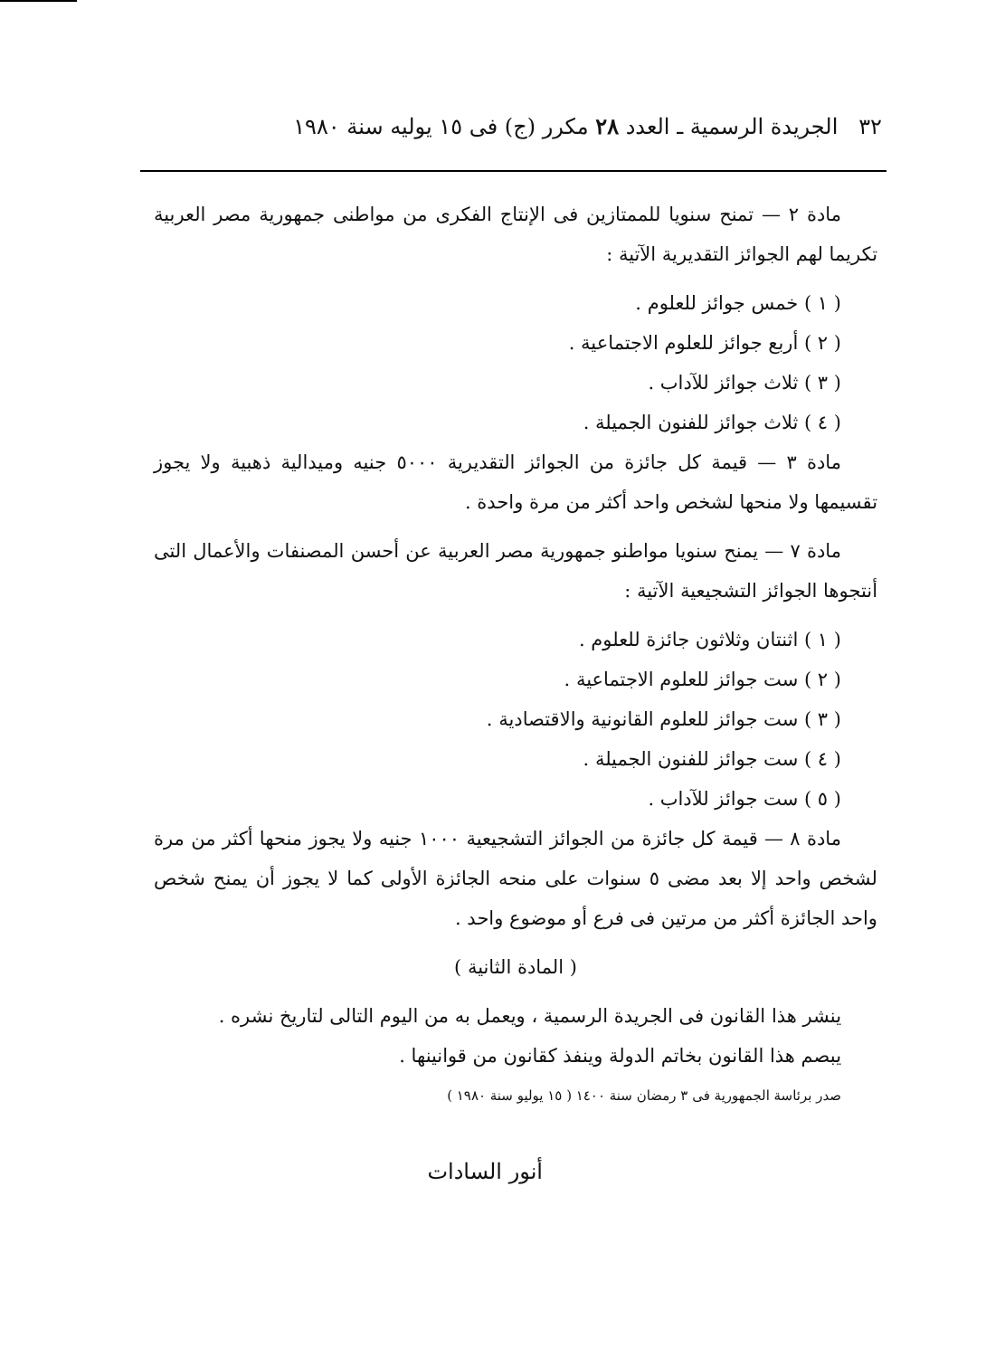٣٢ الجريدة الرسمية ـ العدد ٢٨ مكرر (ج) فى ١٥ يوليه سنة ١٩٨٠
مادة ٢ — تمنح سنويا للممتازين فى الإنتاج الفكرى من مواطنى جمهورية مصر العربية تكريما لهم الجوائز التقديرية الآتية :
( ١ ) خمس جوائز للعلوم .
( ٢ ) أربع جوائز للعلوم الاجتماعية .
( ٣ ) ثلاث جوائز للآداب .
( ٤ ) ثلاث جوائز للفنون الجميلة .
مادة ٣ — قيمة كل جائزة من الجوائز التقديرية ٥٠٠٠ جنيه وميدالية ذهبية ولا يجوز تقسيمها ولا منحها لشخص واحد أكثر من مرة واحدة .
مادة ٧ — يمنح سنويا مواطنو جمهورية مصر العربية عن أحسن المصنفات والأعمال التى أنتجوها الجوائز التشجيعية الآتية :
( ١ ) اثنتان وثلاثون جائزة للعلوم .
( ٢ ) ست جوائز للعلوم الاجتماعية .
( ٣ ) ست جوائز للعلوم القانونية والاقتصادية .
( ٤ ) ست جوائز للفنون الجميلة .
( ٥ ) ست جوائز للآداب .
مادة ٨ — قيمة كل جائزة من الجوائز التشجيعية ١٠٠٠ جنيه ولا يجوز منحها أكثر من مرة لشخص واحد إلا بعد مضى ٥ سنوات على منحه الجائزة الأولى كما لا يجوز أن يمنح شخص واحد الجائزة أكثر من مرتين فى فرع أو موضوع واحد .
( المادة الثانية )
ينشر هذا القانون فى الجريدة الرسمية ، ويعمل به من اليوم التالى لتاريخ نشره .
يبصم هذا القانون بخاتم الدولة وينفذ كقانون من قوانينها .
صدر برئاسة الجمهورية فى ٣ رمضان سنة ١٤٠٠ ( ١٥ يوليو سنة ١٩٨٠ )
أنور السادات